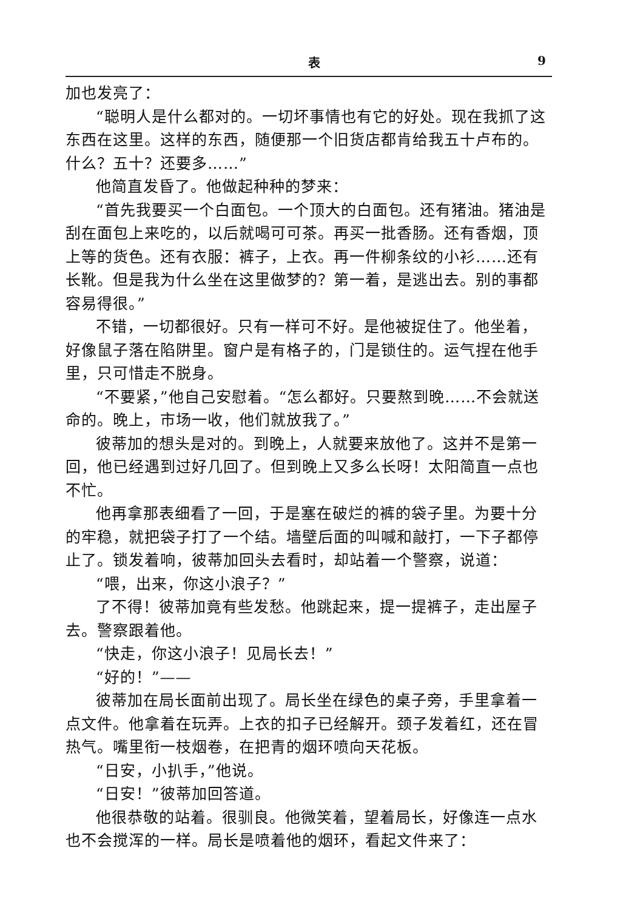表 9
加也发亮了：
“聪明人是什么都对的。一切坏事情也有它的好处。现在我抓了这东西在这里。这样的东西，随便那一个旧货店都肯给我五十卢布的。什么？五十？还要多……”
他简直发昏了。他做起种种的梦来：
“首先我要买一个白面包。一个顶大的白面包。还有猪油。猪油是刮在面包上来吃的，以后就喝可可茶。再买一批香肠。还有香烟，顶上等的货色。还有衣服：裤子，上衣。再一件柳条纹的小衫……还有长靴。但是我为什么坐在这里做梦的？第一着，是逃出去。别的事都容易得很。”
不错，一切都很好。只有一样可不好。是他被捉住了。他坐着，好像鼠子落在陷阱里。窗户是有格子的，门是锁住的。运气捏在他手里，只可惜走不脱身。
“不要紧，”他自己安慰着。“怎么都好。只要熬到晚……不会就送命的。晚上，市场一收，他们就放我了。”
彼蒂加的想头是对的。到晚上，人就要来放他了。这并不是第一回，他已经遇到过好几回了。但到晚上又多么长呀！太阳简直一点也不忙。
他再拿那表细看了一回，于是塞在破烂的裤的袋子里。为要十分的牢稳，就把袋子打了一个结。墙壁后面的叫喊和敲打，一下子都停止了。锁发着响，彼蒂加回头去看时，却站着一个警察，说道：
“喂，出来，你这小浪子？”
了不得！彼蒂加竟有些发愁。他跳起来，提一提裤子，走出屋子去。警察跟着他。
“快走，你这小浪子！见局长去！”
“好的！”——
彼蒂加在局长面前出现了。局长坐在绿色的桌子旁，手里拿着一点文件。他拿着在玩弄。上衣的扣子已经解开。颈子发着红，还在冒热气。嘴里衔一枝烟卷，在把青的烟环喷向天花板。
“日安，小扒手，”他说。
“日安！”彼蒂加回答道。
他很恭敬的站着。很驯良。他微笑着，望着局长，好像连一点水也不会搅浑的一样。局长是喷着他的烟环，看起文件来了：